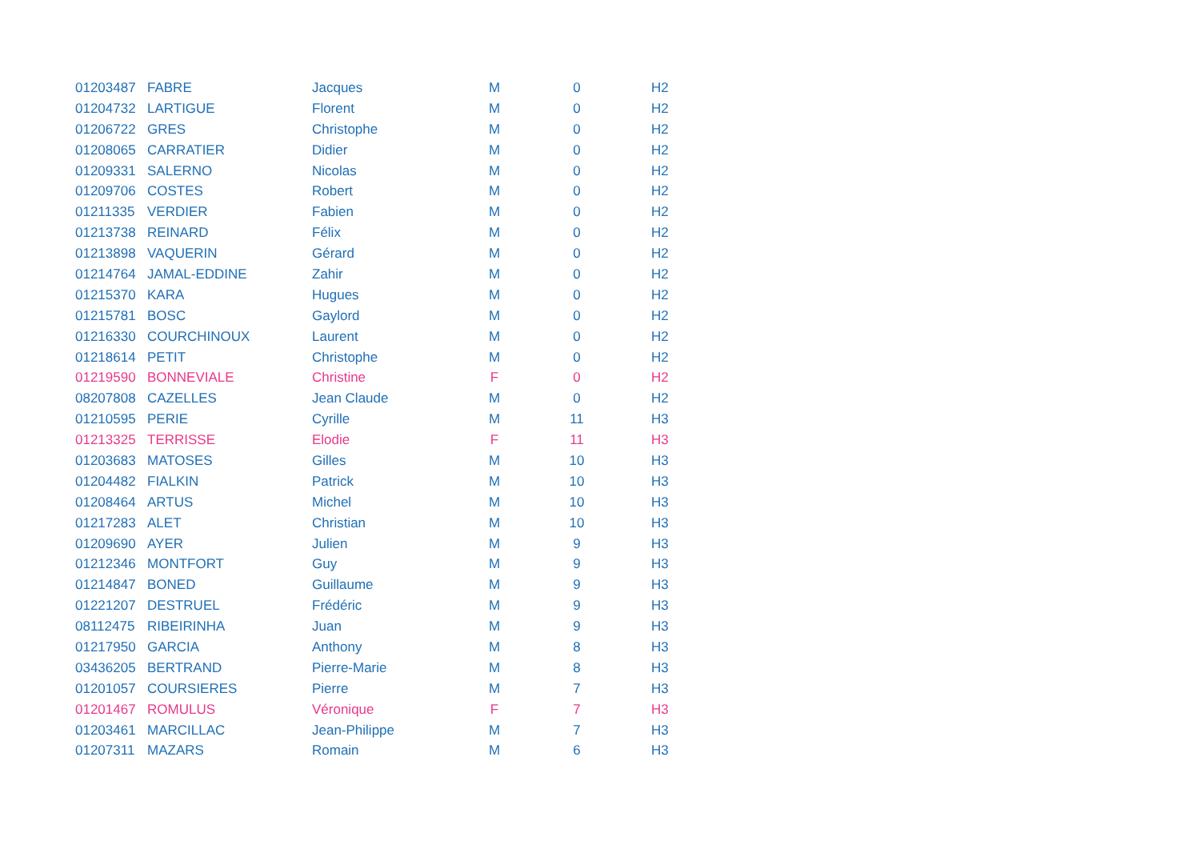| 01203487 | FABRE | Jacques | M | 0 | H2 |
| 01204732 | LARTIGUE | Florent | M | 0 | H2 |
| 01206722 | GRES | Christophe | M | 0 | H2 |
| 01208065 | CARRATIER | Didier | M | 0 | H2 |
| 01209331 | SALERNO | Nicolas | M | 0 | H2 |
| 01209706 | COSTES | Robert | M | 0 | H2 |
| 01211335 | VERDIER | Fabien | M | 0 | H2 |
| 01213738 | REINARD | Félix | M | 0 | H2 |
| 01213898 | VAQUERIN | Gérard | M | 0 | H2 |
| 01214764 | JAMAL-EDDINE | Zahir | M | 0 | H2 |
| 01215370 | KARA | Hugues | M | 0 | H2 |
| 01215781 | BOSC | Gaylord | M | 0 | H2 |
| 01216330 | COURCHINOUX | Laurent | M | 0 | H2 |
| 01218614 | PETIT | Christophe | M | 0 | H2 |
| 01219590 | BONNEVIALE | Christine | F | 0 | H2 |
| 08207808 | CAZELLES | Jean Claude | M | 0 | H2 |
| 01210595 | PERIE | Cyrille | M | 11 | H3 |
| 01213325 | TERRISSE | Elodie | F | 11 | H3 |
| 01203683 | MATOSES | Gilles | M | 10 | H3 |
| 01204482 | FIALKIN | Patrick | M | 10 | H3 |
| 01208464 | ARTUS | Michel | M | 10 | H3 |
| 01217283 | ALET | Christian | M | 10 | H3 |
| 01209690 | AYER | Julien | M | 9 | H3 |
| 01212346 | MONTFORT | Guy | M | 9 | H3 |
| 01214847 | BONED | Guillaume | M | 9 | H3 |
| 01221207 | DESTRUEL | Frédéric | M | 9 | H3 |
| 08112475 | RIBEIRINHA | Juan | M | 9 | H3 |
| 01217950 | GARCIA | Anthony | M | 8 | H3 |
| 03436205 | BERTRAND | Pierre-Marie | M | 8 | H3 |
| 01201057 | COURSIERES | Pierre | M | 7 | H3 |
| 01201467 | ROMULUS | Véronique | F | 7 | H3 |
| 01203461 | MARCILLAC | Jean-Philippe | M | 7 | H3 |
| 01207311 | MAZARS | Romain | M | 6 | H3 |